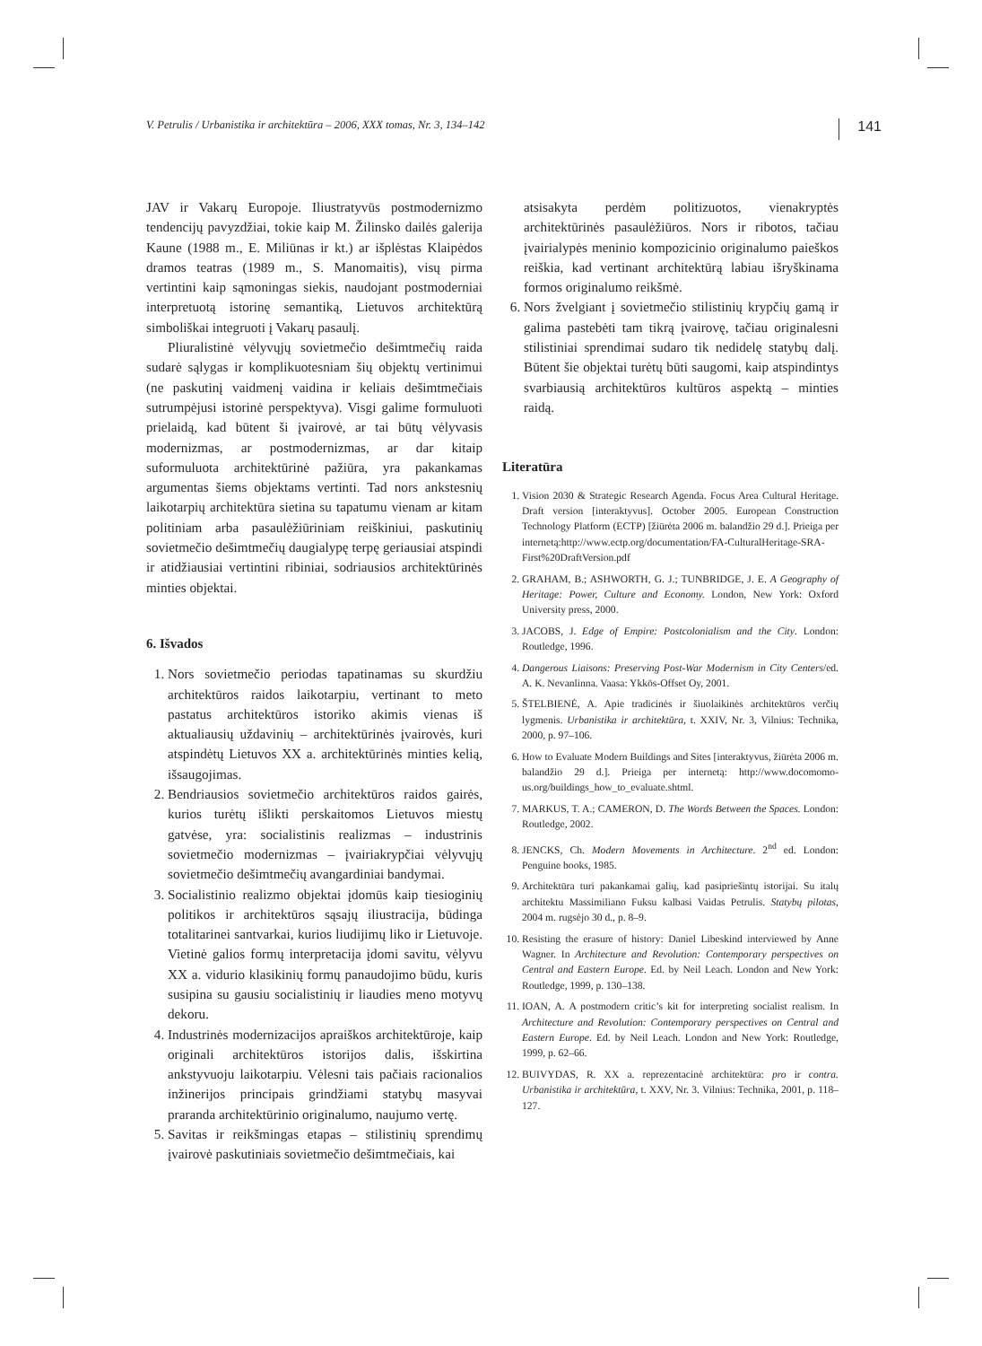V. Petrulis / Urbanistika ir architektūra – 2006, XXX tomas, Nr. 3, 134–142 141
JAV ir Vakarų Europoje. Iliustratyvūs postmodernizmo tendencijų pavyzdžiai, tokie kaip M. Žilinsko dailės galerija Kaune (1988 m., E. Miliūnas ir kt.) ar išplėstas Klaipėdos dramos teatras (1989 m., S. Manomaitis), visų pirma vertintini kaip sąmoningas siekis, naudojant postmoderniai interpretuotą istorinę semantiką, Lietuvos architektūrą simboliškai integruoti į Vakarų pasaulį.
Pliuralistinė vėlyvųjų sovietmečio dešimtmečių raida sudarė sąlygas ir komplikuotesniam šių objektų vertinimui (ne paskutinį vaidmenį vaidina ir keliais dešimtmečiais sutrumpėjusi istorinė perspektyva). Visgi galime formuluoti prielaidą, kad būtent ši įvairovė, ar tai būtų vėlyvasis modernizmas, ar postmodernizmas, ar dar kitaip suformuluota architektūrinė pažiūra, yra pakankamas argumentas šiems objektams vertinti. Tad nors ankstesnių laikotarpių architektūra sietina su tapatumu vienam ar kitam politiniam arba pasaulėžiūriniam reiškiniui, paskutinių sovietmečio dešimtmečių daugialypę terpę geriausiai atspindi ir atidžiausiai vertintini ribiniai, sodriausios architektūrinės minties objektai.
6. Išvados
1. Nors sovietmečio periodas tapatinamas su skurdžiu architektūros raidos laikotarpiu, vertinant to meto pastatus architektūros istoriko akimis vienas iš aktualiausių uždavinių – architektūrinės įvairovės, kuri atspindėtų Lietuvos XX a. architektūrinės minties kelią, išsaugojimas.
2. Bendriausios sovietmečio architektūros raidos gairės, kurios turėtų išlikti perskaitomos Lietuvos miestų gatvėse, yra: socialistinis realizmas – industrinis sovietmečio modernizmas – įvairiakrypčiai vėlyvųjų sovietmečio dešimtmečių avangardiniai bandymai.
3. Socialistinio realizmo objektai įdomūs kaip tiesioginių politikos ir architektūros sąsajų iliustracija, būdinga totalitarinei santvarkai, kurios liudijimų liko ir Lietuvoje. Vietinė galios formų interpretacija įdomi savitu, vėlyvu XX a. vidurio klasikinių formų panaudojimo būdu, kuris susipina su gausiu socialistinių ir liaudies meno motyvų dekoru.
4. Industrinės modernizacijos apraiškos architektūroje, kaip originali architektūros istorijos dalis, išskirtina ankstyvuoju laikotarpiu. Vėlesni tais pačiais racionalios inžinerijos principais grindžiami statybų masyvai praranda architektūrinio originalumo, naujumo vertę.
5. Savitas ir reikšmingas etapas – stilistinių sprendimų įvairovė paskutiniais sovietmečio dešimtmečiais, kai
atsisakyta perdėm politizuotos, vienakryptės architektūrinės pasaulėžiūros. Nors ir ribotos, tačiau įvairialypės meninio kompozicinio originalumo paieškos reiškia, kad vertinant architektūrą labiau išryškinama formos originalumo reikšmė.
6. Nors žvelgiant į sovietmečio stilistinių krypčių gamą ir galima pastebėti tam tikrą įvairovę, tačiau originalesni stilistiniai sprendimai sudaro tik nedidelę statybų dalį. Būtent šie objektai turėtų būti saugomi, kaip atspindintys svarbiausią architektūros kultūros aspektą – minties raidą.
Literatūra
1. Vision 2030 & Strategic Research Agenda. Focus Area Cultural Heritage. Draft version [interaktyvus]. October 2005. European Construction Technology Platform (ECTP) [žiūrėta 2006 m. balandžio 29 d.]. Prieiga per internetą:http://www.ectp.org/documentation/FA-CulturalHeritage-SRA-First%20DraftVersion.pdf
2. GRAHAM, B.; ASHWORTH, G. J.; TUNBRIDGE, J. E. A Geography of Heritage: Power, Culture and Economy. London, New York: Oxford University press, 2000.
3. JACOBS, J. Edge of Empire: Postcolonialism and the City. London: Routledge, 1996.
4. Dangerous Liaisons: Preserving Post-War Modernism in City Centers/ed. A. K. Nevanlinna. Vaasa: Ykkös-Offset Oy, 2001.
5. ŠTELBIENĖ, A. Apie tradicinės ir šiuolaikinės architektūros verčių lygmenis. Urbanistika ir architektūra, t. XXIV, Nr. 3, Vilnius: Technika, 2000, p. 97–106.
6. How to Evaluate Modern Buildings and Sites [interaktyvus, žiūrėta 2006 m. balandžio 29 d.]. Prieiga per internetą: http://www.docomomo-us.org/buildings_how_to_evaluate.shtml.
7. MARKUS, T. A.; CAMERON, D. The Words Between the Spaces. London: Routledge, 2002.
8. JENCKS, Ch. Modern Movements in Architecture. 2<sup>nd</sup> ed. London: Penguine books, 1985.
9. Architektūra turi pakankamai galių, kad pasipriešintų istorijai. Su italų architektu Massimiliano Fuksu kalbasi Vaidas Petrulis. Statybų pilotas, 2004 m. rugsėjo 30 d., p. 8–9.
10. Resisting the erasure of history: Daniel Libeskind interviewed by Anne Wagner. In Architecture and Revolution: Contemporary perspectives on Central and Eastern Europe. Ed. by Neil Leach. London and New York: Routledge, 1999, p. 130–138.
11. IOAN, A. A postmodern critic’s kit for interpreting socialist realism. In Architecture and Revolution: Contemporary perspectives on Central and Eastern Europe. Ed. by Neil Leach. London and New York: Routledge, 1999, p. 62–66.
12. BUIVYDAS, R. XX a. reprezentacinė architektūra: pro ir contra. Urbanistika ir architektūra, t. XXV, Nr. 3. Vilnius: Technika, 2001, p. 118–127.